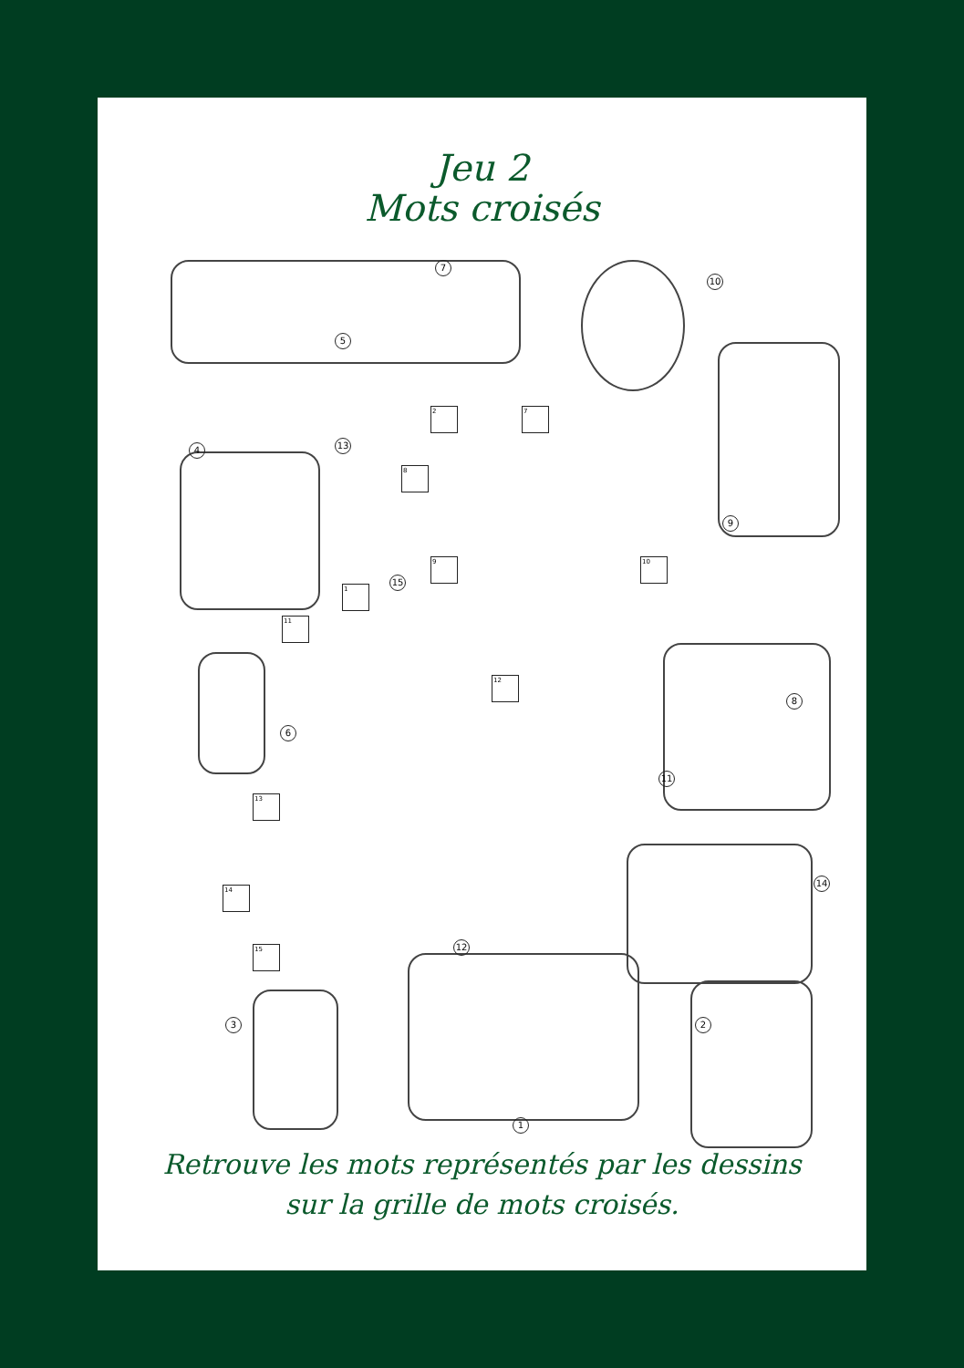Jeu 2
Mots croisés
2 7
8
9 10
1
11
12
13
14
15
7
10
5
13 4
9
15
6
8
11
14
12
3 2
1
Retrouve les mots représentés par les dessins
sur la grille de mots croisés.